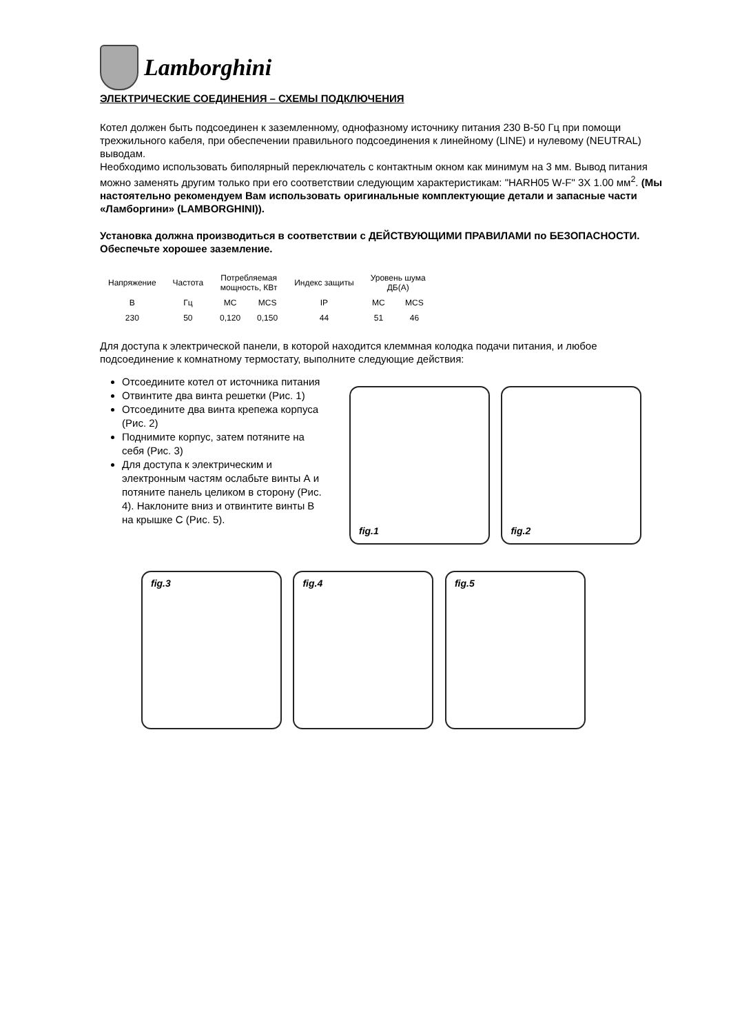Lamborghini
ЭЛЕКТРИЧЕСКИЕ СОЕДИНЕНИЯ – СХЕМЫ ПОДКЛЮЧЕНИЯ
Котел должен быть подсоединен к заземленному, однофазному источнику питания 230 В-50 Гц при помощи трехжильного кабеля, при обеспечении правильного подсоединения к линейному (LINE) и нулевому (NEUTRAL) выводам.
Необходимо использовать биполярный переключатель с контактным окном как минимум на 3 мм. Вывод питания можно заменять другим только при его соответствии следующим характеристикам: "HARH05 W-F" 3X 1.00 мм<sup>2</sup>. (Мы настоятельно рекомендуем Вам использовать оригинальные комплектующие детали и запасные части «Ламборгини» (LAMBORGHINI)).
Установка должна производиться в соответствии с ДЕЙСТВУЮЩИМИ ПРАВИЛАМИ по БЕЗОПАСНОСТИ. Обеспечьте хорошее заземление.
| Напряжение | Частота | Потребляемая мощность, КВт | | Индекс защиты | Уровень шума ДБ(А) | |
| --- | --- | --- | --- | --- | --- | --- |
| В | Гц | MC | MCS | IP | MC | MCS |
| 230 | 50 | 0,120 | 0,150 | 44 | 51 | 46 |
Для доступа к электрической панели, в которой находится клеммная колодка подачи питания, и любое подсоединение к комнатному термостату, выполните следующие действия:
Отсоедините котел от источника питания
Отвинтите два винта решетки (Рис. 1)
Отсоедините два винта крепежа корпуса (Рис. 2)
Поднимите корпус, затем потяните на себя (Рис. 3)
Для доступа к электрическим и электронным частям ослабьте винты А и потяните панель целиком в сторону (Рис. 4). Наклоните вниз и отвинтите винты В на крышке С (Рис. 5).
fig.1 fig.2
fig.3 fig.4 fig.5